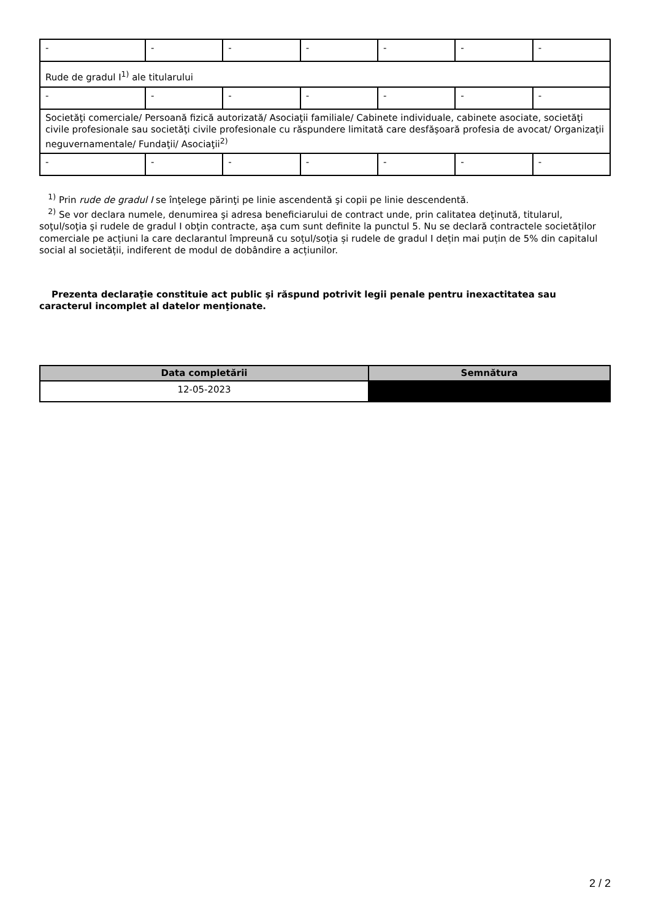| - | - | - | - | - | - | - |
| Rude de gradul I<sup>1)</sup> ale titularului | | | | | | |
| - | - | - | - | - | - | - |
| Societăţi comerciale/ Persoană fizică autorizată/ Asociaţii familiale/ Cabinete individuale, cabinete asociate, societăţi civile profesionale sau societăţi civile profesionale cu răspundere limitată care desfăşoară profesia de avocat/ Organizaţii neguvernamentale/ Fundaţii/ Asociaţii<sup>2)</sup> | | | | | | |
| - | - | - | - | - | - | - |
<sup>1)</sup> Prin rude de gradul I se înţelege părinţi pe linie ascendentă şi copii pe linie descendentă.
<sup>2)</sup> Se vor declara numele, denumirea şi adresa beneficiarului de contract unde, prin calitatea deţinută, titularul, soţul/soţia şi rudele de gradul I obţin contracte, aşa cum sunt definite la punctul 5. Nu se declară contractele societăților comerciale pe acțiuni la care declarantul împreună cu soțul/soția și rudele de gradul I dețin mai puțin de 5% din capitalul social al societății, indiferent de modul de dobândire a acțiunilor.
Prezenta declaraţie constituie act public şi răspund potrivit legii penale pentru inexactitatea sau caracterul incomplet al datelor menţionate.
| Data completării | Semnătura |
| --- | --- |
| 12-05-2023 | |
2 / 2